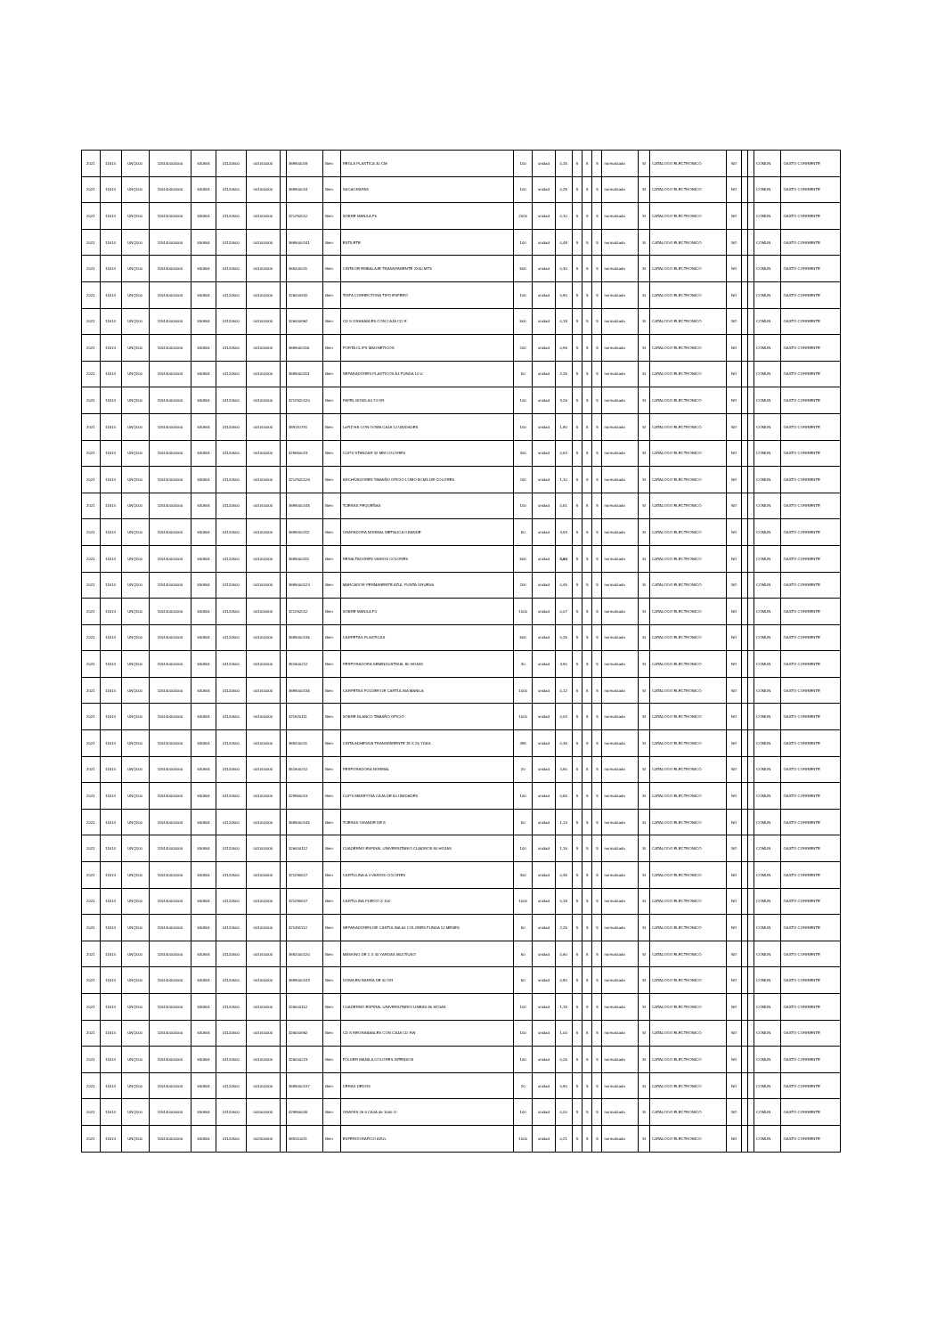| 2021 | 11514 | UNQ100 | 115140000000 | 530804 | 01120500 | 001000000 | | 369900019 | Bien | REGLA PLASTICA 30 CM | 100 | unidad | 0,15 | S | S | S | normalizado | SI | CATALOGO ELECTRONICO | NO | | | COMUN | GASTO CORRIENTE |
| 2021 | 11514 | UNQ100 | 115140000000 | 530804 | 01120500 | 001000000 | | 369900014 | Bien | SACAGRAPAS | 100 | unidad | 0,25 | S | S | S | normalizado | SI | CATALOGO ELECTRONICO | NO | | | COMUN | GASTO CORRIENTE |
| 2021 | 11514 | UNQ100 | 115140000000 | 530804 | 01120500 | 001000000 | | 321292012 | Bien | SOBRE MANILA F5 | 2000 | unidad | 0,10 | S | S | S | normalizado | SI | CATALOGO ELECTRONICO | NO | | | COMUN | GASTO CORRIENTE |
| 2021 | 11514 | UNQ100 | 115140000000 | 530804 | 01120500 | 001000000 | | 3699000141 | Bien | ESTILETE | 100 | unidad | 0,48 | S | S | S | normalizado | SI | CATALOGO ELECTRONICO | NO | | | COMUN | GASTO CORRIENTE |
| 2021 | 11514 | UNQ100 | 115140000000 | 530804 | 01120500 | 001000000 | | 369200011 | Bien | CINTA DE EMBALAJE TRANSPARENTE 2X40 MTS | 500 | unidad | 0,30 | S | S | S | normalizado | SI | CATALOGO ELECTRONICO | NO | | | COMUN | GASTO CORRIENTE |
| 2021 | 11514 | UNQ100 | 115140000000 | 530804 | 01120500 | 001000000 | | 326000931 | Bien | TINTA CORRECTORA TIPO ESFERO | 100 | unidad | 0,90 | S | S | S | normalizado | SI | CATALOGO ELECTRONICO | NO | | | COMUN | GASTO CORRIENTE |
| 2021 | 11514 | UNQ100 | 115140000000 | 530804 | 01120500 | 001000000 | | 326000962 | Bien | CD S GRABABLES CON CAJA CD R | 500 | unidad | 0,18 | S | S | S | normalizado | SI | CATALOGO ELECTRONICO | NO | | | COMUN | GASTO CORRIENTE |
| 2021 | 11514 | UNQ100 | 115140000000 | 530804 | 01120500 | 001000000 | | 3699000115 | Bien | PORTA CLIPS MAGNETICOS | 200 | unidad | 0,96 | S | S | S | normalizado | SI | CATALOGO ELECTRONICO | NO | | | COMUN | GASTO CORRIENTE |
| 2021 | 11514 | UNQ100 | 115140000000 | 530804 | 01120500 | 001000000 | | 3699000113 | Bien | SEPARADORES PLASTICOS A4 FUNDA 10 U | 50 | unidad | 2,25 | S | S | S | normalizado | SI | CATALOGO ELECTRONICO | NO | | | COMUN | GASTO CORRIENTE |
| 2021 | 11514 | UNQ100 | 115140000000 | 530804 | 01120500 | 001000000 | | 3212920120 | Bien | PAPEL BOND A4 74 GR | 100 | unidad | 3,26 | S | S | S | normalizado | SI | CATALOGO ELECTRONICO | NO | | | COMUN | GASTO CORRIENTE |
| 2021 | 11514 | UNQ100 | 115140000000 | 530804 | 01120500 | 001000000 | | 389110731 | Bien | LaPIZ HB CON GOMA CAJA 12 UNIDADES | 100 | unidad | 1,80 | S | S | S | normalizado | SI | CATALOGO ELECTRONICO | NO | | | COMUN | GASTO CORRIENTE |
| 2021 | 11514 | UNQ100 | 115140000000 | 530804 | 01120500 | 001000000 | | 429950013 | Bien | CLIPS STANDAR 32 MM COLORES | 300 | unidad | 0,53 | S | S | S | normalizado | SI | CATALOGO ELECTRONICO | NO | | | COMUN | GASTO CORRIENTE |
| 2021 | 11514 | UNQ100 | 115140000000 | 530804 | 01120500 | 001000000 | | 3212920126 | Bien | ARCHIVADORES TAMAÑO OFICIO LOMO 8CMS DE COLORES | 200 | unidad | 1,10 | S | S | S | normalizado | SI | CATALOGO ELECTRONICO | NO | | | COMUN | GASTO CORRIENTE |
| 2021 | 11514 | UNQ100 | 115140000000 | 530804 | 01120500 | 001000000 | | 3699000145 | Bien | TIJERAS PEQUEÑAS | 100 | unidad | 0,51 | S | S | S | normalizado | SI | CATALOGO ELECTRONICO | NO | | | COMUN | GASTO CORRIENTE |
| 2021 | 11514 | UNQ100 | 115140000000 | 530804 | 01120500 | 001000000 | | 3699000112 | Bien | GRAPADORA NORMAL METALICA GRANDE | 50 | unidad | 4,93 | S | S | S | normalizado | SI | CATALOGO ELECTRONICO | NO | | | COMUN | GASTO CORRIENTE |
| 2021 | 11514 | UNQ100 | 115140000000 | 530804 | 01120500 | 001000000 | | 3699000111 | Bien | RESALTADORES VARIOS COLORES | 500 | unidad | 0,60 | S | S | S | normalizado | SI | CATALOGO ELECTRONICO | NO | | | COMUN | GASTO CORRIENTE |
| 2021 | 11514 | UNQ100 | 115140000000 | 530804 | 01120500 | 001000000 | | 3699000124 | Bien | MARCADOR PERMANENTE AZUL PUNTA GRUESA | 200 | unidad | 0,45 | S | S | S | normalizado | SI | CATALOGO ELECTRONICO | NO | | | COMUN | GASTO CORRIENTE |
| 2021 | 11514 | UNQ100 | 115140000000 | 530804 | 01120500 | 001000000 | | 321292012 | Bien | SOBRE MANILA F4 | 1000 | unidad | 0,07 | S | S | S | normalizado | SI | CATALOGO ELECTRONICO | NO | | | COMUN | GASTO CORRIENTE |
| 2021 | 11514 | UNQ100 | 115140000000 | 530804 | 01120500 | 001000000 | | 3699000135 | Bien | CARPETAS PLASTICAS | 500 | unidad | 0,25 | S | S | S | normalizado | SI | CATALOGO ELECTRONICO | NO | | | COMUN | GASTO CORRIENTE |
| 2021 | 11514 | UNQ100 | 115140000000 | 530804 | 01120500 | 001000000 | | 451600212 | Bien | PERFORADORA SEMINDUSTRIAL 80 HOJAS | 30 | unidad | 4,90 | S | S | S | normalizado | SI | CATALOGO ELECTRONICO | NO | | | COMUN | GASTO CORRIENTE |
| 2021 | 11514 | UNQ100 | 115140000000 | 530804 | 01120500 | 001000000 | | 3699000135 | Bien | CARPETAS FOLDER DE CARTULINA MANILA | 1000 | unidad | 0,12 | S | S | S | normalizado | SI | CATALOGO ELECTRONICO | NO | | | COMUN | GASTO CORRIENTE |
| 2021 | 11514 | UNQ100 | 115140000000 | 530804 | 01120500 | 001000000 | | 321920111 | Bien | SOBRE BLANCO TAMAÑO OFICIO | 1000 | unidad | 0,03 | S | S | S | normalizado | SI | CATALOGO ELECTRONICO | NO | | | COMUN | GASTO CORRIENTE |
| 2021 | 11514 | UNQ100 | 115140000000 | 530804 | 01120500 | 001000000 | | 369200011 | Bien | CINTA ADHESIVA TRANSPARENTE 18 X 25 YDAS | 499 | unidad | 0,35 | S | S | S | normalizado | SI | CATALOGO ELECTRONICO | NO | | | COMUN | GASTO CORRIENTE |
| 2021 | 11514 | UNQ100 | 115140000000 | 530804 | 01120500 | 001000000 | | 451600212 | Bien | PERFORADORA NORMAL | 20 | unidad | 4,90 | S | S | S | normalizado | SI | CATALOGO ELECTRONICO | NO | | | COMUN | GASTO CORRIENTE |
| 2021 | 11514 | UNQ100 | 115140000000 | 530804 | 01120500 | 001000000 | | 429950013 | Bien | CLIPS MARIPOSA CAJA DE 50 UNIDADES | 100 | unidad | 0,55 | S | S | S | normalizado | SI | CATALOGO ELECTRONICO | NO | | | COMUN | GASTO CORRIENTE |
| 2021 | 11514 | UNQ100 | 115140000000 | 530804 | 01120500 | 001000000 | | 3699000145 | Bien | TIJERAS GRANDE DE 8 | 50 | unidad | 1,13 | S | S | S | normalizado | SI | CATALOGO ELECTRONICO | NO | | | COMUN | GASTO CORRIENTE |
| 2021 | 11514 | UNQ100 | 115140000000 | 530804 | 01120500 | 001000000 | | 326000112 | Bien | CUADERNO ESPIRAL UNIVERSITARIO CUADROS 80 HOJAS | 100 | unidad | 1,15 | S | S | S | normalizado | SI | CATALOGO ELECTRONICO | NO | | | COMUN | GASTO CORRIENTE |
| 2021 | 11514 | UNQ100 | 115140000000 | 530804 | 01120500 | 001000000 | | 321290517 | Bien | CARTULINA A 4 VARIOS COLORES | 300 | unidad | 0,35 | S | S | S | normalizado | SI | CATALOGO ELECTRONICO | NO | | | COMUN | GASTO CORRIENTE |
| 2021 | 11514 | UNQ100 | 115140000000 | 530804 | 01120500 | 001000000 | | 321290517 | Bien | CARTULINA PLIEGO X 100 | 1000 | unidad | 0,18 | S | S | S | normalizado | SI | CATALOGO ELECTRONICO | NO | | | COMUN | GASTO CORRIENTE |
| 2021 | 11514 | UNQ100 | 115140000000 | 530804 | 01120500 | 001000000 | | 321491112 | Bien | SEPARADORES DE CARTULINA A4 COLORES FUNDA 12 MESES | 50 | unidad | 2,25 | S | S | S | normalizado | SI | CATALOGO ELECTRONICO | NO | | | COMUN | GASTO CORRIENTE |
| 2021 | 11514 | UNQ100 | 115140000000 | 530804 | 01120500 | 001000000 | | 3692000120 | Bien | MASKING DE 1 X 40 YARDAS MULTIUSO | 50 | unidad | 0,60 | S | S | S | normalizado | SI | CATALOGO ELECTRONICO | NO | | | COMUN | GASTO CORRIENTE |
| 2021 | 11514 | UNQ100 | 115140000000 | 530804 | 01120500 | 001000000 | | 3699000143 | Bien | GOMA EN BARRA DE 40 GR | 50 | unidad | 0,80 | S | S | S | normalizado | SI | CATALOGO ELECTRONICO | NO | | | COMUN | GASTO CORRIENTE |
| 2021 | 11514 | UNQ100 | 115140000000 | 530804 | 01120500 | 001000000 | | 326000112 | Bien | CUADERNO ESPIRAL UNIVERSITARIO LINEAS 80 HOJAS | 100 | unidad | 1,15 | S | S | S | normalizado | SI | CATALOGO ELECTRONICO | NO | | | COMUN | GASTO CORRIENTE |
| 2021 | 11514 | UNQ100 | 115140000000 | 530804 | 01120500 | 001000000 | | 326000962 | Bien | CD S REGRABABLES CON CAJA CD RW | 100 | unidad | 1,00 | S | S | S | normalizado | SI | CATALOGO ELECTRONICO | NO | | | COMUN | GASTO CORRIENTE |
| 2021 | 11514 | UNQ100 | 115140000000 | 530804 | 01120500 | 001000000 | | 326000223 | Bien | FOLDER MANILA COLORES INTENSOS | 100 | unidad | 0,26 | S | S | S | normalizado | SI | CATALOGO ELECTRONICO | NO | | | COMUN | GASTO CORRIENTE |
| 2021 | 11514 | UNQ100 | 115140000000 | 530804 | 01120500 | 001000000 | | 3699000137 | Bien | CERAS DEDOS | 20 | unidad | 0,90 | S | S | S | normalizado | SI | CATALOGO ELECTRONICO | NO | | | COMUN | GASTO CORRIENTE |
| 2021 | 11514 | UNQ100 | 115140000000 | 530804 | 01120500 | 002000000 | | 429950015 | Bien | GRAPAS 26 6 CAJA de 1000 U | 100 | unidad | 0,20 | S | S | S | normalizado | SI | CATALOGO ELECTRONICO | NO | | | COMUN | GASTO CORRIENTE |
| 2021 | 11514 | UNQ100 | 115140000000 | 530804 | 01120500 | 002000000 | | 389110011 | Bien | ESFEROGRAFICO AZUL | 1000 | unidad | 0,21 | S | S | S | normalizado | SI | CATALOGO ELECTRONICO | NO | | | COMUN | GASTO CORRIENTE |